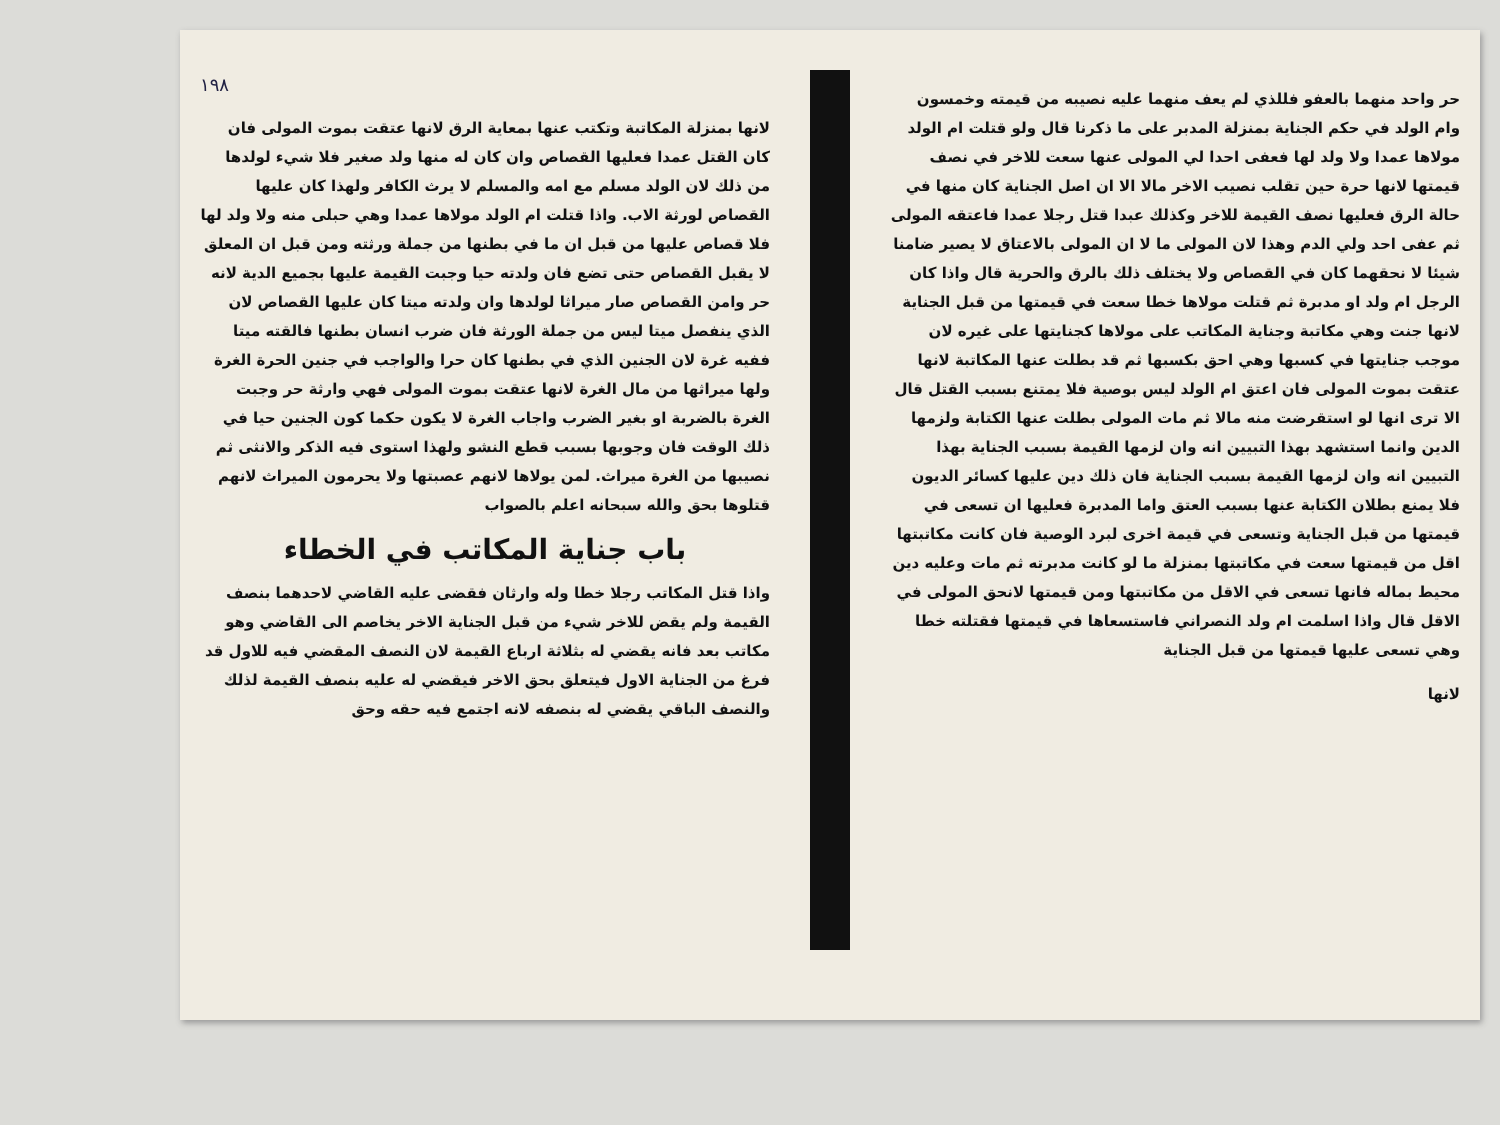حر واحد منهما بالعفو فللذي لم يعف منهما عليه نصيبه من قيمته وخمسون وام الولد في حكم الجناية بمنزلة المدبر على ما ذكرنا قال ولو قتلت ام الولد مولاها عمدا ولا ولد لها فعفى احدا لي المولى عنها سعت للاخر في نصف قيمتها لانها حرة حين تقلب نصيب الاخر مالا الا ان اصل الجناية كان منها في حالة الرق فعليها نصف القيمة للاخر وكذلك عبدا قتل رجلا عمدا فاعتقه المولى ثم عفى احد ولي الدم وهذا لان المولى ما لا ان المولى بالاعتاق لا يصير ضامنا شيئا لا نحقهما كان في القصاص ولا يختلف ذلك بالرق والحرية قال واذا كان الرجل ام ولد او مدبرة ثم قتلت مولاها خطا سعت في قيمتها من قبل الجناية لانها جنت وهي مكاتبة وجناية المكاتب على مولاها كجنايتها على غيره لان موجب جنايتها في كسبها وهي احق بكسبها ثم قد بطلت عنها المكاتبة لانها عتقت بموت المولى فان اعتق ام الولد ليس بوصية فلا يمتنع بسبب القتل قال الا ترى انها لو استقرضت منه مالا ثم مات المولى بطلت عنها الكتابة ولزمها الدين وانما استشهد بهذا التبيين انه وان لزمها القيمة بسبب الجناية بهذا التبيين انه وان لزمها القيمة بسبب الجناية فان ذلك دين عليها كسائر الديون فلا يمنع بطلان الكتابة عنها بسبب العتق واما المدبرة فعليها ان تسعى في قيمتها من قبل الجناية وتسعى في قيمة اخرى لبرد الوصية فان كانت مكاتبتها اقل من قيمتها سعت في مكاتبتها بمنزلة ما لو كانت مدبرته ثم مات وعليه دين محيط بماله فانها تسعى في الاقل من مكاتبتها ومن قيمتها لانحق المولى في الاقل قال واذا اسلمت ام ولد النصراني فاستسعاها في قيمتها فقتلته خطا وهي تسعى عليها قيمتها من قبل الجناية
لانها
١٩٨
لانها بمنزلة المكاتبة وتكتب عنها بمعاية الرق لانها عتقت بموت المولى فان كان القتل عمدا فعليها القصاص وان كان له منها ولد صغير فلا شيء لولدها من ذلك لان الولد مسلم مع امه والمسلم لا يرث الكافر ولهذا كان عليها القصاص لورثة الاب. واذا قتلت ام الولد مولاها عمدا وهي حبلى منه ولا ولد لها فلا قصاص عليها من قبل ان ما في بطنها من جملة ورثته ومن قبل ان المعلق لا يقبل القصاص حتى تضع فان ولدته حيا وجبت القيمة عليها بجميع الدية لانه حر وامن القصاص صار ميراثا لولدها وان ولدته ميتا كان عليها القصاص لان الذي ينفصل ميتا ليس من جملة الورثة فان ضرب انسان بطنها فالقته ميتا ففيه غرة لان الجنين الذي في بطنها كان حرا والواجب في جنين الحرة الغرة ولها ميراثها من مال الغرة لانها عتقت بموت المولى فهي وارثة حر وجبت الغرة بالضربة او بغير الضرب واجاب الغرة لا يكون حكما كون الجنين حيا في ذلك الوقت فان وجوبها بسبب قطع النشو ولهذا استوى فيه الذكر والانثى ثم نصيبها من الغرة ميراث. لمن يولاها لانهم عصبتها ولا يحرمون الميراث لانهم قتلوها بحق والله سبحانه اعلم بالصواب
باب جناية المكاتب في الخطاء
واذا قتل المكاتب رجلا خطا وله وارثان فقضى عليه القاضي لاحدهما بنصف القيمة ولم يقض للاخر شيء من قبل الجناية الاخر يخاصم الى القاضي وهو مكاتب بعد فانه يقضي له بثلاثة ارباع القيمة لان النصف المقضي فيه للاول قد فرغ من الجناية الاول فيتعلق بحق الاخر فيقضي له عليه بنصف القيمة لذلك والنصف الباقي يقضي له بنصفه لانه اجتمع فيه حقه وحق